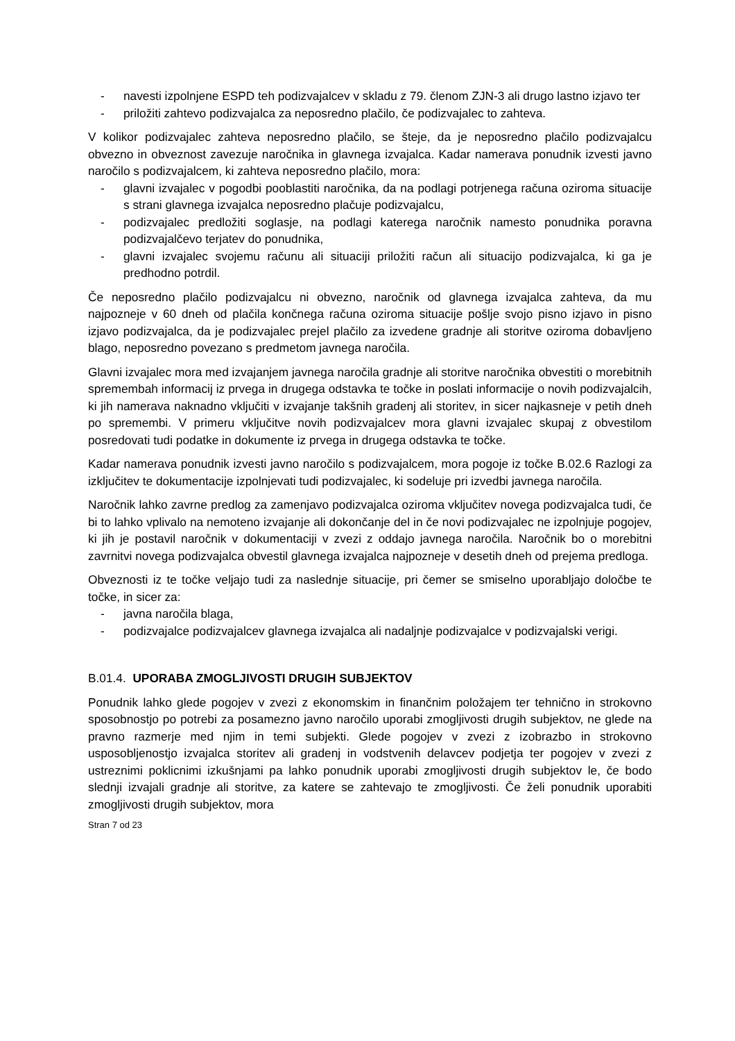- navesti izpolnjene ESPD teh podizvajalcev v skladu z 79. členom ZJN-3 ali drugo lastno izjavo ter
- priložiti zahtevo podizvajalca za neposredno plačilo, če podizvajalec to zahteva.
V kolikor podizvajalec zahteva neposredno plačilo, se šteje, da je neposredno plačilo podizvajalcu obvezno in obveznost zavezuje naročnika in glavnega izvajalca. Kadar namerava ponudnik izvesti javno naročilo s podizvajalcem, ki zahteva neposredno plačilo, mora:
- glavni izvajalec v pogodbi pooblastiti naročnika, da na podlagi potrjenega računa oziroma situacije s strani glavnega izvajalca neposredno plačuje podizvajalcu,
- podizvajalec predložiti soglasje, na podlagi katerega naročnik namesto ponudnika poravna podizvajalčevo terjatev do ponudnika,
- glavni izvajalec svojemu računu ali situaciji priložiti račun ali situacijo podizvajalca, ki ga je predhodno potrdil.
Če neposredno plačilo podizvajalcu ni obvezno, naročnik od glavnega izvajalca zahteva, da mu najpozneje v 60 dneh od plačila končnega računa oziroma situacije pošlje svojo pisno izjavo in pisno izjavo podizvajalca, da je podizvajalec prejel plačilo za izvedene gradnje ali storitve oziroma dobavljeno blago, neposredno povezano s predmetom javnega naročila.
Glavni izvajalec mora med izvajanjem javnega naročila gradnje ali storitve naročnika obvestiti o morebitnih spremembah informacij iz prvega in drugega odstavka te točke in poslati informacije o novih podizvajalcih, ki jih namerava naknadno vključiti v izvajanje takšnih gradenj ali storitev, in sicer najkasneje v petih dneh po spremembi. V primeru vključitve novih podizvajalcev mora glavni izvajalec skupaj z obvestilom posredovati tudi podatke in dokumente iz prvega in drugega odstavka te točke.
Kadar namerava ponudnik izvesti javno naročilo s podizvajalcem, mora pogoje iz točke B.02.6 Razlogi za izključitev te dokumentacije izpolnjevati tudi podizvajalec, ki sodeluje pri izvedbi javnega naročila.
Naročnik lahko zavrne predlog za zamenjavo podizvajalca oziroma vključitev novega podizvajalca tudi, če bi to lahko vplivalo na nemoteno izvajanje ali dokončanje del in če novi podizvajalec ne izpolnjuje pogojev, ki jih je postavil naročnik v dokumentaciji v zvezi z oddajo javnega naročila. Naročnik bo o morebitni zavrnitvi novega podizvajalca obvestil glavnega izvajalca najpozneje v desetih dneh od prejema predloga.
Obveznosti iz te točke veljajo tudi za naslednje situacije, pri čemer se smiselno uporabljajo določbe te točke, in sicer za:
- javna naročila blaga,
- podizvajalce podizvajalcev glavnega izvajalca ali nadaljnje podizvajalce v podizvajalski verigi.
B.01.4. UPORABA ZMOGLJIVOSTI DRUGIH SUBJEKTOV
Ponudnik lahko glede pogojev v zvezi z ekonomskim in finančnim položajem ter tehnično in strokovno sposobnostjo po potrebi za posamezno javno naročilo uporabi zmogljivosti drugih subjektov, ne glede na pravno razmerje med njim in temi subjekti. Glede pogojev v zvezi z izobrazbo in strokovno usposobljenostjo izvajalca storitev ali gradenj in vodstvenih delavcev podjetja ter pogojev v zvezi z ustreznimi poklicnimi izkušnjami pa lahko ponudnik uporabi zmogljivosti drugih subjektov le, če bodo slednji izvajali gradnje ali storitve, za katere se zahtevajo te zmogljivosti. Če želi ponudnik uporabiti zmogljivosti drugih subjektov, mora
Stran 7 od 23